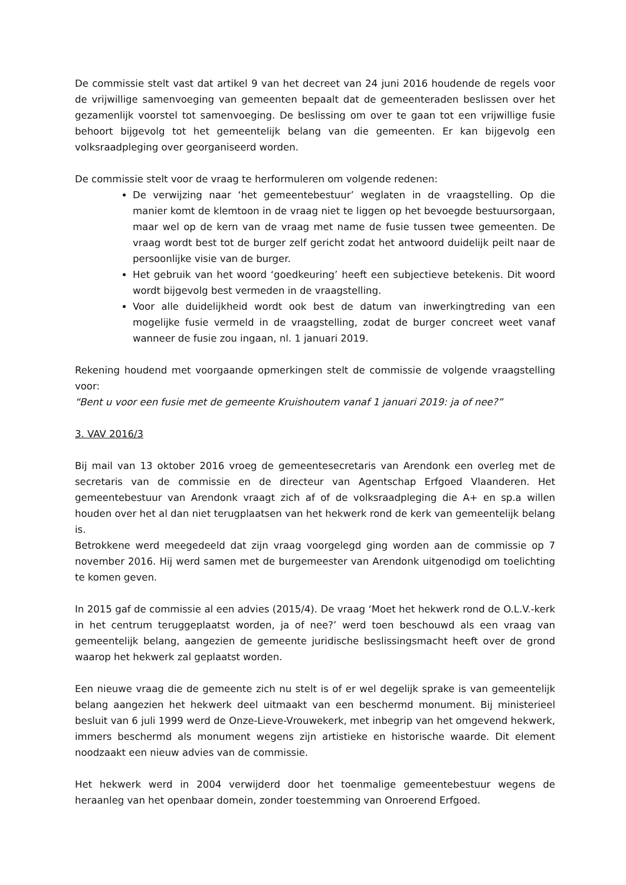De commissie stelt vast dat artikel 9 van het decreet van 24 juni 2016 houdende de regels voor de vrijwillige samenvoeging van gemeenten bepaalt dat de gemeenteraden beslissen over het gezamenlijk voorstel tot samenvoeging. De beslissing om over te gaan tot een vrijwillige fusie behoort bijgevolg tot het gemeentelijk belang van die gemeenten. Er kan bijgevolg een volksraadpleging over georganiseerd worden.
De commissie stelt voor de vraag te herformuleren om volgende redenen:
De verwijzing naar ‘het gemeentebestuur’ weglaten in de vraagstelling. Op die manier komt de klemtoon in de vraag niet te liggen op het bevoegde bestuursorgaan, maar wel op de kern van de vraag met name de fusie tussen twee gemeenten. De vraag wordt best tot de burger zelf gericht zodat het antwoord duidelijk peilt naar de persoonlijke visie van de burger.
Het gebruik van het woord ‘goedkeuring’ heeft een subjectieve betekenis. Dit woord wordt bijgevolg best vermeden in de vraagstelling.
Voor alle duidelijkheid wordt ook best de datum van inwerkingtreding van een mogelijke fusie vermeld in de vraagstelling, zodat de burger concreet weet vanaf wanneer de fusie zou ingaan, nl. 1 januari 2019.
Rekening houdend met voorgaande opmerkingen stelt de commissie de volgende vraagstelling voor:
“Bent u voor een fusie met de gemeente Kruishoutem vanaf 1 januari 2019: ja of nee?”
3. VAV 2016/3
Bij mail van 13 oktober 2016 vroeg de gemeentesecretaris van Arendonk een overleg met de secretaris van de commissie en de directeur van Agentschap Erfgoed Vlaanderen. Het gemeentebestuur van Arendonk vraagt zich af of de volksraadpleging die A+ en sp.a willen houden over het al dan niet terugplaatsen van het hekwerk rond de kerk van gemeentelijk belang is.
Betrokkene werd meegedeeld dat zijn vraag voorgelegd ging worden aan de commissie op 7 november 2016. Hij werd samen met de burgemeester van Arendonk uitgenodigd om toelichting te komen geven.
In 2015 gaf de commissie al een advies (2015/4). De vraag ‘Moet het hekwerk rond de O.L.V.-kerk in het centrum teruggeplaatst worden, ja of nee?’ werd toen beschouwd als een vraag van gemeentelijk belang, aangezien de gemeente juridische beslissingsmacht heeft over de grond waarop het hekwerk zal geplaatst worden.
Een nieuwe vraag die de gemeente zich nu stelt is of er wel degelijk sprake is van gemeentelijk belang aangezien het hekwerk deel uitmaakt van een beschermd monument. Bij ministerieel besluit van 6 juli 1999 werd de Onze-Lieve-Vrouwekerk, met inbegrip van het omgevend hekwerk, immers beschermd als monument wegens zijn artistieke en historische waarde. Dit element noodzaakt een nieuw advies van de commissie.
Het hekwerk werd in 2004 verwijderd door het toenmalige gemeentebestuur wegens de heraanleg van het openbaar domein, zonder toestemming van Onroerend Erfgoed.